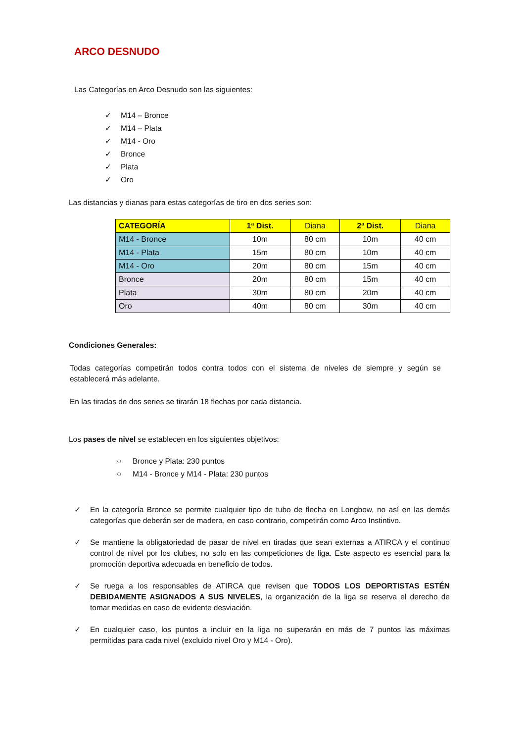ARCO DESNUDO
Las Categorías en Arco Desnudo son las siguientes:
✓ M14 – Bronce
✓ M14 – Plata
✓ M14 - Oro
✓ Bronce
✓ Plata
✓ Oro
Las distancias y dianas para estas categorías de tiro en dos series son:
| CATEGORÍA | 1ª Dist. | Diana | 2ª Dist. | Diana |
| --- | --- | --- | --- | --- |
| M14 - Bronce | 10m | 80 cm | 10m | 40 cm |
| M14 - Plata | 15m | 80 cm | 10m | 40 cm |
| M14 - Oro | 20m | 80 cm | 15m | 40 cm |
| Bronce | 20m | 80 cm | 15m | 40 cm |
| Plata | 30m | 80 cm | 20m | 40 cm |
| Oro | 40m | 80 cm | 30m | 40 cm |
Condiciones Generales:
Todas categorías competirán todos contra todos con el sistema de niveles de siempre y según se establecerá más adelante.
En las tiradas de dos series se tirarán 18 flechas por cada distancia.
Los pases de nivel se establecen en los siguientes objetivos:
○ Bronce y Plata: 230 puntos
○ M14 - Bronce y M14 - Plata: 230 puntos
✓ En la categoría Bronce se permite cualquier tipo de tubo de flecha en Longbow, no así en las demás categorías que deberán ser de madera, en caso contrario, competirán como Arco Instintivo.
✓ Se mantiene la obligatoriedad de pasar de nivel en tiradas que sean externas a ATIRCA y el continuo control de nivel por los clubes, no solo en las competiciones de liga. Este aspecto es esencial para la promoción deportiva adecuada en beneficio de todos.
✓ Se ruega a los responsables de ATIRCA que revisen que TODOS LOS DEPORTISTAS ESTÉN DEBIDAMENTE ASIGNADOS A SUS NIVELES, la organización de la liga se reserva el derecho de tomar medidas en caso de evidente desviación.
✓ En cualquier caso, los puntos a incluir en la liga no superarán en más de 7 puntos las máximas permitidas para cada nivel (excluido nivel Oro y M14 - Oro).